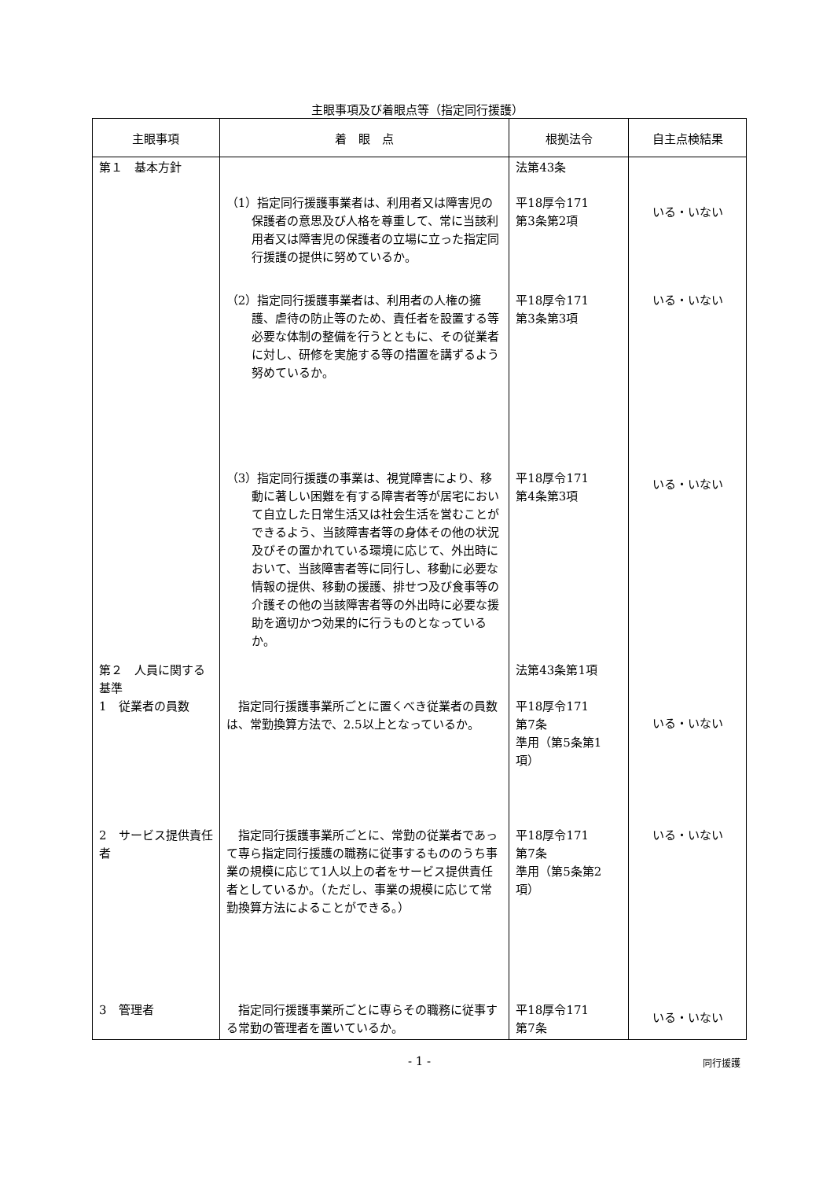主眼事項及び着眼点等（指定同行援護）
| 主眼事項 | 着 眼 点 | 根拠法令 | 自主点検結果 |
| --- | --- | --- | --- |
| 第１ 基本方針 | | 法第43条 | |
| | （1）指定同行援護事業者は、利用者又は障害児の保護者の意思及び人格を尊重して、常に当該利用者又は障害児の保護者の立場に立った指定同行援護の提供に努めているか。 | 平18厚令171 第3条第2項 | いる・いない |
| | （2）指定同行援護事業者は、利用者の人権の擁護、虐待の防止等のため、責任者を設置する等必要な体制の整備を行うとともに、その従業者に対し、研修を実施する等の措置を講ずるよう努めているか。 | 平18厚令171 第3条第3項 | いる・いない |
| | （3）指定同行援護の事業は、視覚障害により、移動に著しい困難を有する障害者等が居宅において自立した日常生活又は社会生活を営むことができるよう、当該障害者等の身体その他の状況及びその置かれている環境に応じて、外出時において、当該障害者等に同行し、移動に必要な情報の提供、移動の援護、排せつ及び食事等の介護その他の当該障害者等の外出時に必要な援助を適切かつ効果的に行うものとなっているか。 | 平18厚令171 第4条第3項 | いる・いない |
| 第２ 人員に関する基準 1 従業者の員数 | 指定同行援護事業所ごとに置くべき従業者の員数は、常勤換算方法で、2.5以上となっているか。 | 法第43条第1項 平18厚令171 第7条 準用（第5条第1項） | いる・いない |
| 2 サービス提供責任者 | 指定同行援護事業所ごとに、常勤の従業者であって専ら指定同行援護の職務に従事するもののうち事業の規模に応じて1人以上の者をサービス提供責任者としているか。（ただし、事業の規模に応じて常勤換算方法によることができる。） | 平18厚令171 第7条 準用（第5条第2項） | いる・いない |
| 3 管理者 | 指定同行援護事業所ごとに専らその職務に従事する常勤の管理者を置いているか。 | 平18厚令171 第7条 | いる・いない |
- 1 - 同行援護